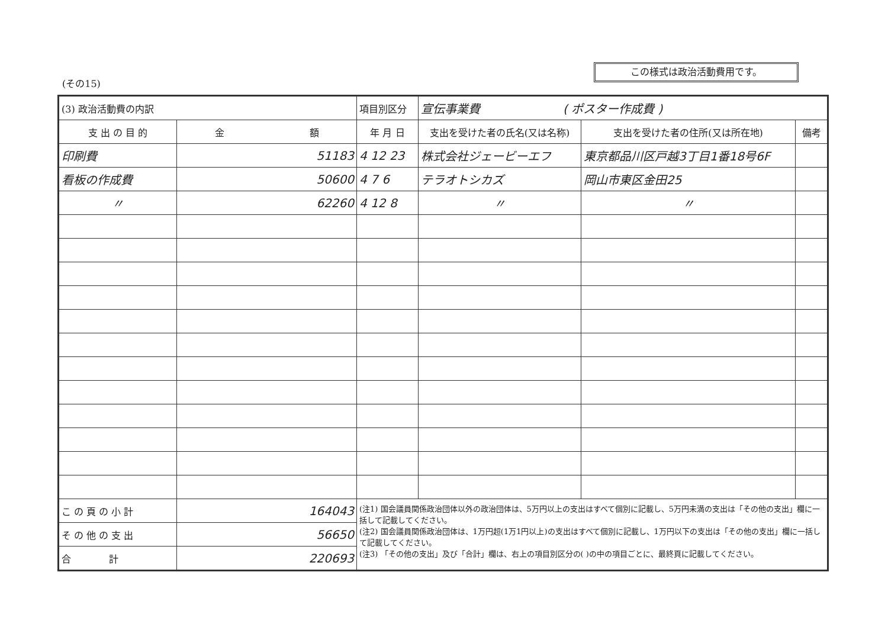この様式は政治活動費用です。
(その15)
| (3) 政治活動費の内訳 | | 項目別区分 | 宣伝事業費 ( ポスター作成費 ) | | |
| 支 出 の 目 的 | 金 額 | 年 月 日 | 支出を受けた者の氏名(又は名称) | 支出を受けた者の住所(又は所在地) | 備考 |
| 印刷費 | 51183 | 4 12 23 | 株式会社ジェービーエフ | 東京都品川区戸越3丁目1番18号6F | |
| 看板の作成費 | 50600 | 4 7 6 | テラオトシカズ | 岡山市東区金田25 | |
| 〃 | 62260 | 4 12 8 | 〃 | 〃 | |
| こ の 頁 の 小 計 | 164043 | (注1) 国会議員関係政治団体以外の政治団体は、5万円以上の支出はすべて個別に記載し、5万円未満の支出は「その他の支出」欄に一括して記載してください。 (注2) 国会議員関係政治団体は、1万円超(1万1円以上)の支出はすべて個別に記載し、1万円以下の支出は「その他の支出」欄に一括して記載してください。 (注3) 「その他の支出」及び「合計」欄は、右上の項目別区分の( )の中の項目ごとに、最終頁に記載してください。 | | | |
| そ の 他 の 支 出 | 56650 | | | | |
| 合 計 | 220693 | | | | |